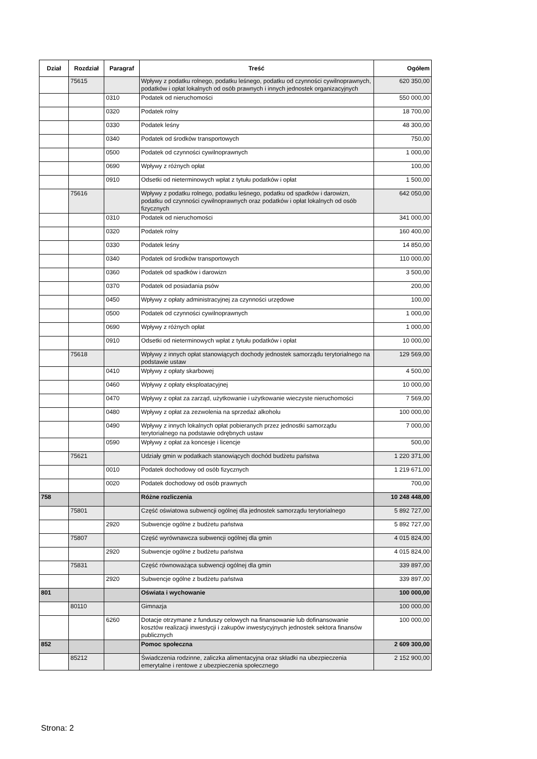| Dział | Rozdział | Paragraf | Treść | Ogółem |
| --- | --- | --- | --- | --- |
| | 75615 | | Wpływy z podatku rolnego, podatku leśnego, podatku od czynności cywilnoprawnych, podatków i opłat lokalnych od osób prawnych i innych jednostek organizacyjnych | 620 350,00 |
| | | 0310 | Podatek od nieruchomości | 550 000,00 |
| | | 0320 | Podatek rolny | 18 700,00 |
| | | 0330 | Podatek leśny | 48 300,00 |
| | | 0340 | Podatek od środków transportowych | 750,00 |
| | | 0500 | Podatek od czynności cywilnoprawnych | 1 000,00 |
| | | 0690 | Wpływy z różnych opłat | 100,00 |
| | | 0910 | Odsetki od nieterminowych wpłat z tytułu podatków i opłat | 1 500,00 |
| | 75616 | | Wpływy z podatku rolnego, podatku leśnego, podatku od spadków i darowizn, podatku od czynności cywilnoprawnych oraz podatków i opłat lokalnych od osób fizycznych | 642 050,00 |
| | | 0310 | Podatek od nieruchomości | 341 000,00 |
| | | 0320 | Podatek rolny | 160 400,00 |
| | | 0330 | Podatek leśny | 14 850,00 |
| | | 0340 | Podatek od środków transportowych | 110 000,00 |
| | | 0360 | Podatek od spadków i darowizn | 3 500,00 |
| | | 0370 | Podatek od posiadania psów | 200,00 |
| | | 0450 | Wpływy z opłaty administracyjnej za czynności urzędowe | 100,00 |
| | | 0500 | Podatek od czynności cywilnoprawnych | 1 000,00 |
| | | 0690 | Wpływy z różnych opłat | 1 000,00 |
| | | 0910 | Odsetki od nieterminowych wpłat z tytułu podatków i opłat | 10 000,00 |
| | 75618 | | Wpływy z innych opłat stanowiących dochody jednostek samorządu terytorialnego na podstawie ustaw | 129 569,00 |
| | | 0410 | Wpływy z opłaty skarbowej | 4 500,00 |
| | | 0460 | Wpływy z opłaty eksploatacyjnej | 10 000,00 |
| | | 0470 | Wpływy z opłat za zarząd, użytkowanie i użytkowanie wieczyste nieruchomości | 7 569,00 |
| | | 0480 | Wpływy z opłat za zezwolenia na sprzedaż alkoholu | 100 000,00 |
| | | 0490 | Wpływy z innych lokalnych opłat pobieranych przez jednostki samorządu terytorialnego na podstawie odrębnych ustaw | 7 000,00 |
| | | 0590 | Wpływy z opłat za koncesje i licencje | 500,00 |
| | 75621 | | Udziały gmin w podatkach stanowiących dochód budżetu państwa | 1 220 371,00 |
| | | 0010 | Podatek dochodowy od osób fizycznych | 1 219 671,00 |
| | | 0020 | Podatek dochodowy od osób prawnych | 700,00 |
| 758 | | | Różne rozliczenia | 10 248 448,00 |
| | 75801 | | Część oświatowa subwencji ogólnej dla jednostek samorządu terytorialnego | 5 892 727,00 |
| | | 2920 | Subwencje ogólne z budżetu państwa | 5 892 727,00 |
| | 75807 | | Część wyrównawcza subwencji ogólnej dla gmin | 4 015 824,00 |
| | | 2920 | Subwencje ogólne z budżetu państwa | 4 015 824,00 |
| | 75831 | | Część równoważąca subwencji ogólnej dla gmin | 339 897,00 |
| | | 2920 | Subwencje ogólne z budżetu państwa | 339 897,00 |
| 801 | | | Oświata i wychowanie | 100 000,00 |
| | 80110 | | Gimnazja | 100 000,00 |
| | | 6260 | Dotacje otrzymane z funduszy celowych na finansowanie lub dofinansowanie kosztów realizacji inwestycji i zakupów inwestycyjnych jednostek sektora finansów publicznych | 100 000,00 |
| 852 | | | Pomoc społeczna | 2 609 300,00 |
| | 85212 | | Świadczenia rodzinne, zaliczka alimentacyjna oraz składki na ubezpieczenia emerytalne i rentowe z ubezpieczenia społecznego | 2 152 900,00 |
Strona: 2